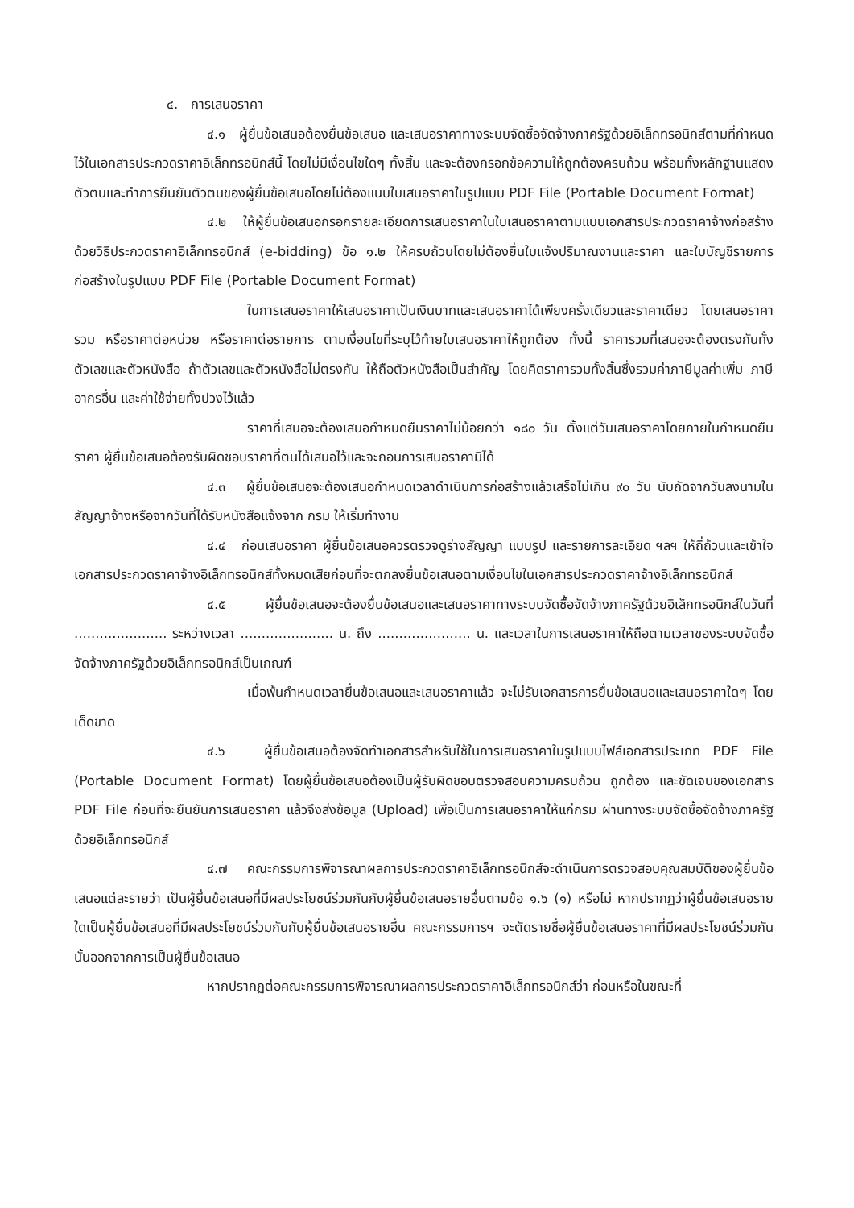๔. การเสนอราคา
๔.๑ ผู้ยื่นข้อเสนอต้องยื่นข้อเสนอ และเสนอราคาทางระบบจัดซื้อจัดจ้างภาครัฐด้วยอิเล็กทรอนิกส์ตามที่กำหนดไว้ในเอกสารประกวดราคาอิเล็กทรอนิกส์นี้ โดยไม่มีเงื่อนไขใดๆ ทั้งสิ้น และจะต้องกรอกข้อความให้ถูกต้องครบถ้วน พร้อมทั้งหลักฐานแสดงตัวตนและทำการยืนยันตัวตนของผู้ยื่นข้อเสนอโดยไม่ต้องแนบใบเสนอราคาในรูปแบบ PDF File (Portable Document Format)
๔.๒ ให้ผู้ยื่นข้อเสนอกรอกรายละเอียดการเสนอราคาในใบเสนอราคาตามแบบเอกสารประกวดราคาจ้างก่อสร้างด้วยวิธีประกวดราคาอิเล็กทรอนิกส์ (e-bidding) ข้อ ๑.๒ ให้ครบถ้วนโดยไม่ต้องยื่นใบแจ้งปริมาณงานและราคา และใบบัญชีรายการก่อสร้างในรูปแบบ PDF File (Portable Document Format)
ในการเสนอราคาให้เสนอราคาเป็นเงินบาทและเสนอราคาได้เพียงครั้งเดียวและราคาเดียว โดยเสนอราคารวม หรือราคาต่อหน่วย หรือราคาต่อรายการ ตามเงื่อนไขที่ระบุไว้ท้ายใบเสนอราคาให้ถูกต้อง ทั้งนี้ ราคารวมที่เสนอจะต้องตรงกันทั้งตัวเลขและตัวหนังสือ ถ้าตัวเลขและตัวหนังสือไม่ตรงกัน ให้ถือตัวหนังสือเป็นสำคัญ โดยคิดราคารวมทั้งสิ้นซึ่งรวมค่าภาษีมูลค่าเพิ่ม ภาษีอากรอื่น และค่าใช้จ่ายทั้งปวงไว้แล้ว
ราคาที่เสนอจะต้องเสนอกำหนดยืนราคาไม่น้อยกว่า ๑๘๐ วัน ตั้งแต่วันเสนอราคาโดยภายในกำหนดยืนราคา ผู้ยื่นข้อเสนอต้องรับผิดชอบราคาที่ตนได้เสนอไว้และจะถอนการเสนอราคามิได้
๔.๓ ผู้ยื่นข้อเสนอจะต้องเสนอกำหนดเวลาดำเนินการก่อสร้างแล้วเสร็จไม่เกิน ๙๐ วัน นับถัดจากวันลงนามในสัญญาจ้างหรือจากวันที่ได้รับหนังสือแจ้งจาก กรม ให้เริ่มทำงาน
๔.๔ ก่อนเสนอราคา ผู้ยื่นข้อเสนอควรตรวจดูร่างสัญญา แบบรูป และรายการละเอียด ฯลฯ ให้ถี่ถ้วนและเข้าใจเอกสารประกวดราคาจ้างอิเล็กทรอนิกส์ทั้งหมดเสียก่อนที่จะตกลงยื่นข้อเสนอตามเงื่อนไขในเอกสารประกวดราคาจ้างอิเล็กทรอนิกส์
๔.๕ ผู้ยื่นข้อเสนอจะต้องยื่นข้อเสนอและเสนอราคาทางระบบจัดซื้อจัดจ้างภาครัฐด้วยอิเล็กทรอนิกส์ในวันที่ ...................... ระหว่างเวลา ...................... น. ถึง ...................... น. และเวลาในการเสนอราคาให้ถือตามเวลาของระบบจัดซื้อจัดจ้างภาครัฐด้วยอิเล็กทรอนิกส์เป็นเกณฑ์
เมื่อพ้นกำหนดเวลายื่นข้อเสนอและเสนอราคาแล้ว จะไม่รับเอกสารการยื่นข้อเสนอและเสนอราคาใดๆ โดยเด็ดขาด
๔.๖ ผู้ยื่นข้อเสนอต้องจัดทำเอกสารสำหรับใช้ในการเสนอราคาในรูปแบบไฟล์เอกสารประเภท PDF File (Portable Document Format) โดยผู้ยื่นข้อเสนอต้องเป็นผู้รับผิดชอบตรวจสอบความครบถ้วน ถูกต้อง และชัดเจนของเอกสาร PDF File ก่อนที่จะยืนยันการเสนอราคา แล้วจึงส่งข้อมูล (Upload) เพื่อเป็นการเสนอราคาให้แก่กรม ผ่านทางระบบจัดซื้อจัดจ้างภาครัฐด้วยอิเล็กทรอนิกส์
๔.๗ คณะกรรมการพิจารณาผลการประกวดราคาอิเล็กทรอนิกส์จะดำเนินการตรวจสอบคุณสมบัติของผู้ยื่นข้อเสนอแต่ละรายว่า เป็นผู้ยื่นข้อเสนอที่มีผลประโยชน์ร่วมกันกับผู้ยื่นข้อเสนอรายอื่นตามข้อ ๑.๖ (๑) หรือไม่ หากปรากฏว่าผู้ยื่นข้อเสนอรายใดเป็นผู้ยื่นข้อเสนอที่มีผลประโยชน์ร่วมกันกับผู้ยื่นข้อเสนอรายอื่น คณะกรรมการฯ จะตัดรายชื่อผู้ยื่นข้อเสนอราคาที่มีผลประโยชน์ร่วมกันนั้นออกจากการเป็นผู้ยื่นข้อเสนอ
หากปรากฏต่อคณะกรรมการพิจารณาผลการประกวดราคาอิเล็กทรอนิกส์ว่า ก่อนหรือในขณะที่